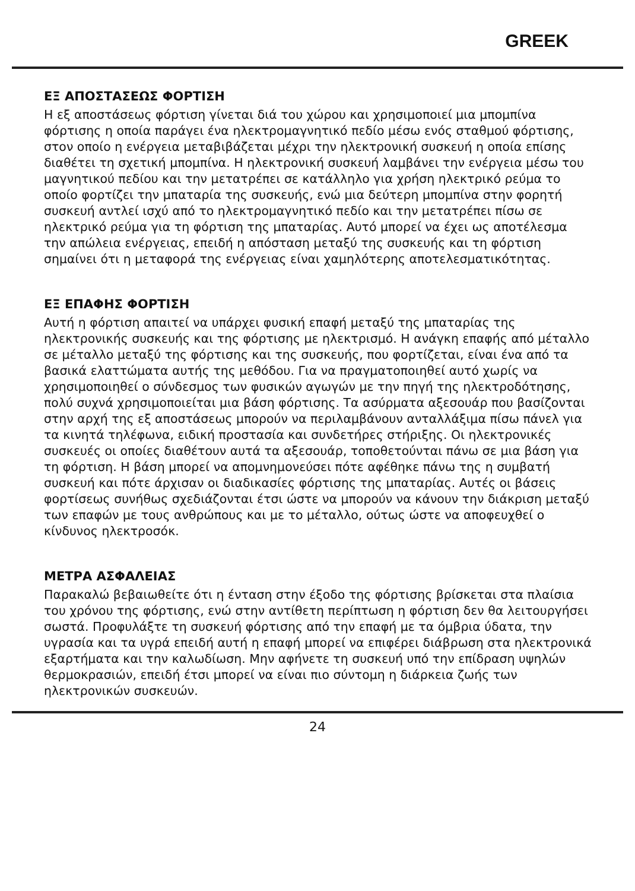GREEK
ΕΞ ΑΠΟΣΤΑΣΕΩΣ ΦΟΡΤΙΣΗ
Η εξ αποστάσεως φόρτιση γίνεται διά του χώρου και χρησιμοποιεί μια μπομπίνα φόρτισης η οποία παράγει ένα ηλεκτρομαγνητικό πεδίο μέσω ενός σταθμού φόρτισης, στον οποίο η ενέργεια μεταβιβάζεται μέχρι την ηλεκτρονική συσκευή η οποία επίσης διαθέτει τη σχετική μπομπίνα. Η ηλεκτρονική συσκευή λαμβάνει την ενέργεια μέσω του μαγνητικού πεδίου και την μετατρέπει σε κατάλληλο για χρήση ηλεκτρικό ρεύμα το οποίο φορτίζει την μπαταρία της συσκευής, ενώ μια δεύτερη μπομπίνα στην φορητή συσκευή αντλεί ισχύ από το ηλεκτρομαγνητικό πεδίο και την μετατρέπει πίσω σε ηλεκτρικό ρεύμα για τη φόρτιση της μπαταρίας. Αυτό μπορεί να έχει ως αποτέλεσμα την απώλεια ενέργειας, επειδή η απόσταση μεταξύ της συσκευής και τη φόρτιση σημαίνει ότι η μεταφορά της ενέργειας είναι χαμηλότερης αποτελεσματικότητας.
ΕΞ ΕΠΑΦΗΣ ΦΟΡΤΙΣΗ
Αυτή η φόρτιση απαιτεί να υπάρχει φυσική επαφή μεταξύ της μπαταρίας της ηλεκτρονικής συσκευής και της φόρτισης με ηλεκτρισμό. Η ανάγκη επαφής από μέταλλο σε μέταλλο μεταξύ της φόρτισης και της συσκευής, που φορτίζεται, είναι ένα από τα βασικά ελαττώματα αυτής της μεθόδου. Για να πραγματοποιηθεί αυτό χωρίς να χρησιμοποιηθεί ο σύνδεσμος των φυσικών αγωγών με την πηγή της ηλεκτροδότησης, πολύ συχνά χρησιμοποιείται μια βάση φόρτισης. Τα ασύρματα αξεσουάρ που βασίζονται στην αρχή της εξ αποστάσεως μπορούν να περιλαμβάνουν ανταλλάξιμα πίσω πάνελ για τα κινητά τηλέφωνα, ειδική προστασία και συνδετήρες στήριξης. Οι ηλεκτρονικές συσκευές οι οποίες διαθέτουν αυτά τα αξεσουάρ, τοποθετούνται πάνω σε μια βάση για τη φόρτιση. Η βάση μπορεί να απομνημονεύσει πότε αφέθηκε πάνω της η συμβατή συσκευή και πότε άρχισαν οι διαδικασίες φόρτισης της μπαταρίας. Αυτές οι βάσεις φορτίσεως συνήθως σχεδιάζονται έτσι ώστε να μπορούν να κάνουν την διάκριση μεταξύ των επαφών με τους ανθρώπους και με το μέταλλο, ούτως ώστε να αποφευχθεί ο κίνδυνος ηλεκτροσόκ.
ΜΕΤΡΑ ΑΣΦΑΛΕΙΑΣ
Παρακαλώ βεβαιωθείτε ότι η ένταση στην έξοδο της φόρτισης βρίσκεται στα πλαίσια του χρόνου της φόρτισης, ενώ στην αντίθετη περίπτωση η φόρτιση δεν θα λειτουργήσει σωστά. Προφυλάξτε τη συσκευή φόρτισης από την επαφή με τα όμβρια ύδατα, την υγρασία και τα υγρά επειδή αυτή η επαφή μπορεί να επιφέρει διάβρωση στα ηλεκτρονικά εξαρτήματα και την καλωδίωση. Μην αφήνετε τη συσκευή υπό την επίδραση υψηλών θερμοκρασιών, επειδή έτσι μπορεί να είναι πιο σύντομη η διάρκεια ζωής των ηλεκτρονικών συσκευών.
24